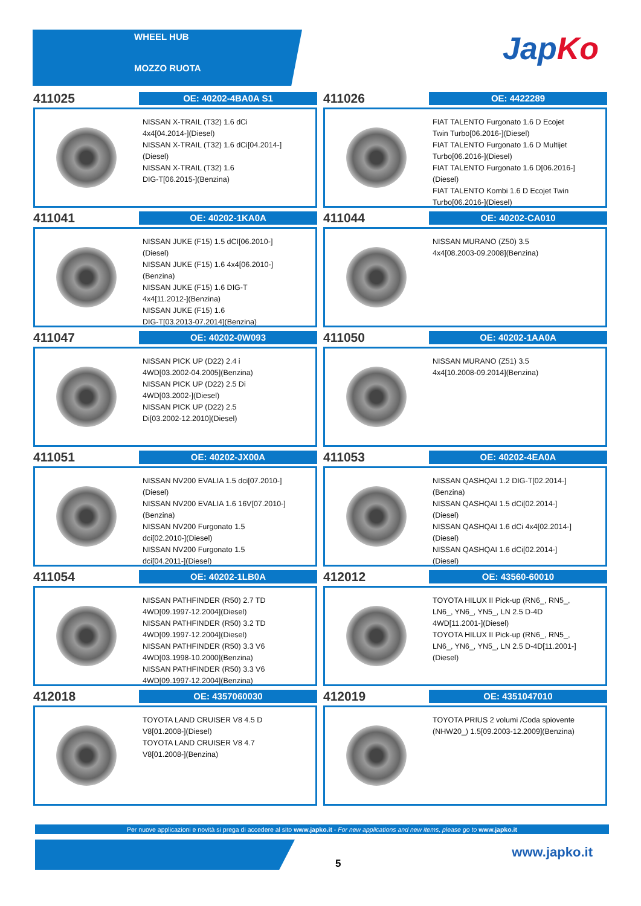WHEEL HUB
MOZZO RUOTA
JapKo
411025
OE: 40202-4BA0A S1
NISSAN X-TRAIL (T32) 1.6 dCi
4x4[04.2014-](Diesel)
NISSAN X-TRAIL (T32) 1.6 dCi[04.2014-]
(Diesel)
NISSAN X-TRAIL (T32) 1.6
DIG-T[06.2015-](Benzina)
411026
OE: 4422289
FIAT TALENTO Furgonato 1.6 D Ecojet
Twin Turbo[06.2016-](Diesel)
FIAT TALENTO Furgonato 1.6 D Multijet
Turbo[06.2016-](Diesel)
FIAT TALENTO Furgonato 1.6 D[06.2016-]
(Diesel)
FIAT TALENTO Kombi 1.6 D Ecojet Twin
Turbo[06.2016-](Diesel)
411041
OE: 40202-1KA0A
NISSAN JUKE (F15) 1.5 dCI[06.2010-]
(Diesel)
NISSAN JUKE (F15) 1.6 4x4[06.2010-]
(Benzina)
NISSAN JUKE (F15) 1.6 DIG-T
4x4[11.2012-](Benzina)
NISSAN JUKE (F15) 1.6
DIG-T[03.2013-07.2014](Benzina)
411044
OE: 40202-CA010
NISSAN MURANO (Z50) 3.5
4x4[08.2003-09.2008](Benzina)
411047
OE: 40202-0W093
NISSAN PICK UP (D22) 2.4 i
4WD[03.2002-04.2005](Benzina)
NISSAN PICK UP (D22) 2.5 Di
4WD[03.2002-](Diesel)
NISSAN PICK UP (D22) 2.5
Di[03.2002-12.2010](Diesel)
411050
OE: 40202-1AA0A
NISSAN MURANO (Z51) 3.5
4x4[10.2008-09.2014](Benzina)
411051
OE: 40202-JX00A
NISSAN NV200 EVALIA 1.5 dci[07.2010-]
(Diesel)
NISSAN NV200 EVALIA 1.6 16V[07.2010-]
(Benzina)
NISSAN NV200 Furgonato 1.5
dci[02.2010-](Diesel)
NISSAN NV200 Furgonato 1.5
dci[04.2011-](Diesel)
411053
OE: 40202-4EA0A
NISSAN QASHQAI 1.2 DIG-T[02.2014-]
(Benzina)
NISSAN QASHQAI 1.5 dCi[02.2014-]
(Diesel)
NISSAN QASHQAI 1.6 dCi 4x4[02.2014-]
(Diesel)
NISSAN QASHQAI 1.6 dCi[02.2014-]
(Diesel)
411054
OE: 40202-1LB0A
NISSAN PATHFINDER (R50) 2.7 TD
4WD[09.1997-12.2004](Diesel)
NISSAN PATHFINDER (R50) 3.2 TD
4WD[09.1997-12.2004](Diesel)
NISSAN PATHFINDER (R50) 3.3 V6
4WD[03.1998-10.2000](Benzina)
NISSAN PATHFINDER (R50) 3.3 V6
4WD[09.1997-12.2004](Benzina)
412012
OE: 43560-60010
TOYOTA HILUX II Pick-up (RN6_, RN5_,
LN6_, YN6_, YN5_, LN 2.5 D-4D
4WD[11.2001-](Diesel)
TOYOTA HILUX II Pick-up (RN6_, RN5_,
LN6_, YN6_, YN5_, LN 2.5 D-4D[11.2001-]
(Diesel)
412018
OE: 4357060030
TOYOTA LAND CRUISER V8 4.5 D
V8[01.2008-](Diesel)
TOYOTA LAND CRUISER V8 4.7
V8[01.2008-](Benzina)
412019
OE: 4351047010
TOYOTA PRIUS 2 volumi /Coda spiovente
(NHW20_) 1.5[09.2003-12.2009](Benzina)
Per nuove applicazioni e novità si prega di accedere al sito www.japko.it - For new applications and new items, please go to www.japko.it
5
www.japko.it